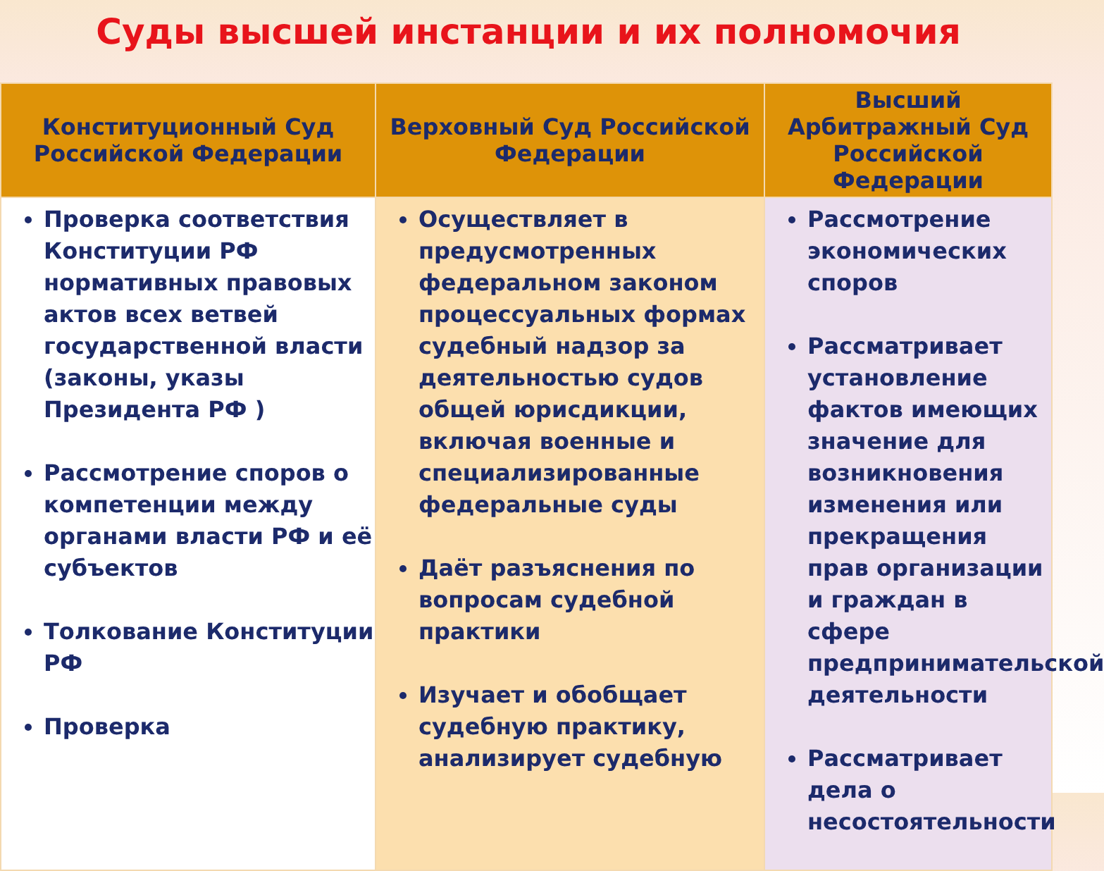Суды высшей инстанции и их полномочия
| Конституционный Суд Российской Федерации | Верховный Суд Российской Федерации | Высший Арбитражный Суд Российской Федерации |
| --- | --- | --- |
| Проверка соответствия Конституции РФ нормативных правовых актов всех ветвей государственной власти (законы, указы Президента РФ ) Рассмотрение споров о компетенции между органами власти РФ и её субъектов Толкование Конституции РФ Проверка | Осуществляет в предусмотренных федеральном законом процессуальных формах судебный надзор за деятельностью судов общей юрисдикции, включая военные и специализированные федеральные суды Даёт разъяснения по вопросам судебной практики Изучает и обобщает судебную практику, анализирует судебную | Рассмотрение экономических споров Рассматривает установление фактов имеющих значение для возникновения изменения или прекращения прав организации и граждан в сфере предпринимательской деятельности Рассматривает дела о несостоятельности |